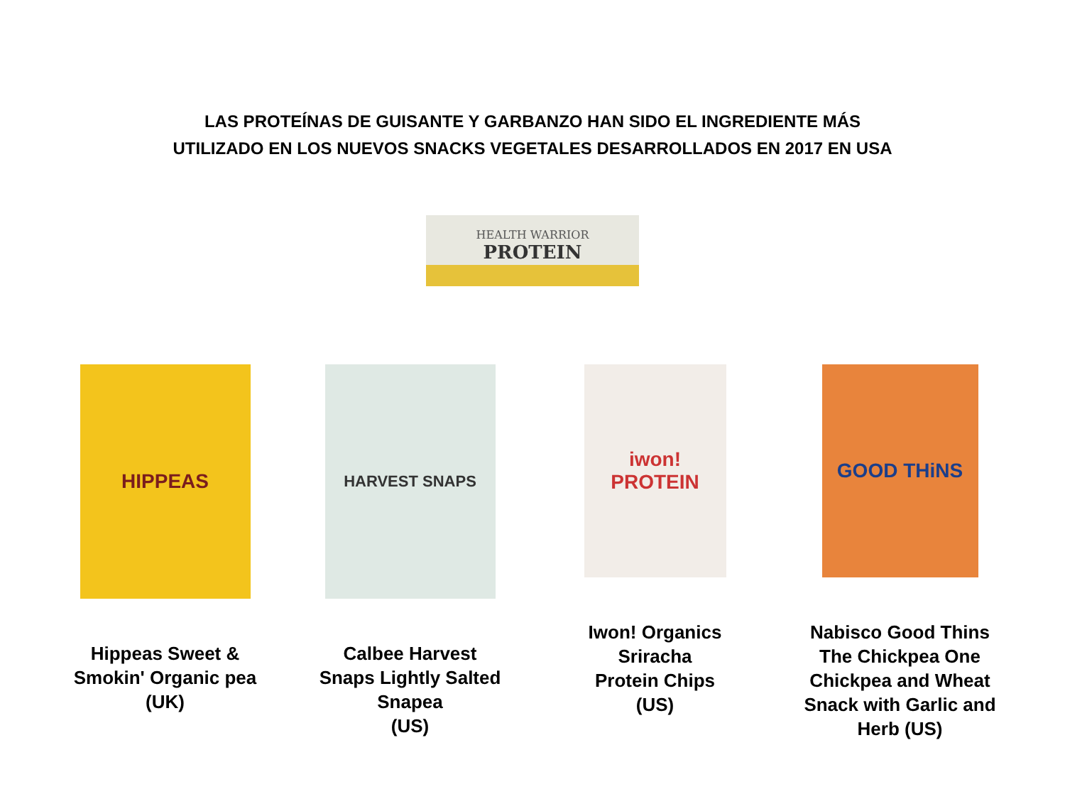LAS PROTEÍNAS DE GUISANTE Y GARBANZO HAN SIDO EL INGREDIENTE MÁS
UTILIZADO EN LOS NUEVOS SNACKS VEGETALES DESARROLLADOS EN 2017 EN USA
HEALTH WARRIOR
PROTEIN
HIPPEAS
Hippeas Sweet &
Smokin' Organic pea
(UK)
HARVEST SNAPS
Calbee Harvest
Snaps Lightly Salted
Snapea
(US)
iwon! PROTEIN
Iwon! Organics
Sriracha
Protein Chips
(US)
GOOD THiNS
Nabisco Good Thins The Chickpea One Chickpea and Wheat Snack with Garlic and Herb (US)